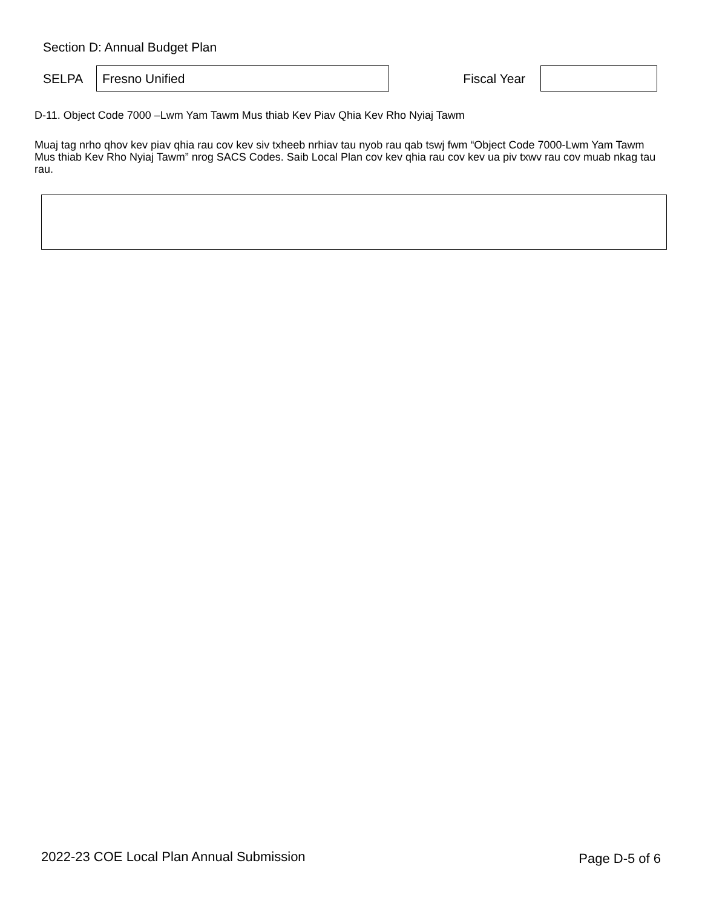Section D: Annual Budget Plan
SELPA
Fresno Unified
Fiscal Year
D-11. Object Code 7000 –Lwm Yam Tawm Mus thiab Kev Piav Qhia Kev Rho Nyiaj Tawm
Muaj tag nrho qhov kev piav qhia rau cov kev siv txheeb nrhiav tau nyob rau qab tswj fwm “Object Code 7000-Lwm Yam Tawm Mus thiab Kev Rho Nyiaj Tawm” nrog SACS Codes. Saib Local Plan cov kev qhia rau cov kev ua piv txwv rau cov muab nkag tau rau.
2022-23 COE Local Plan Annual Submission
Page D-5 of 6